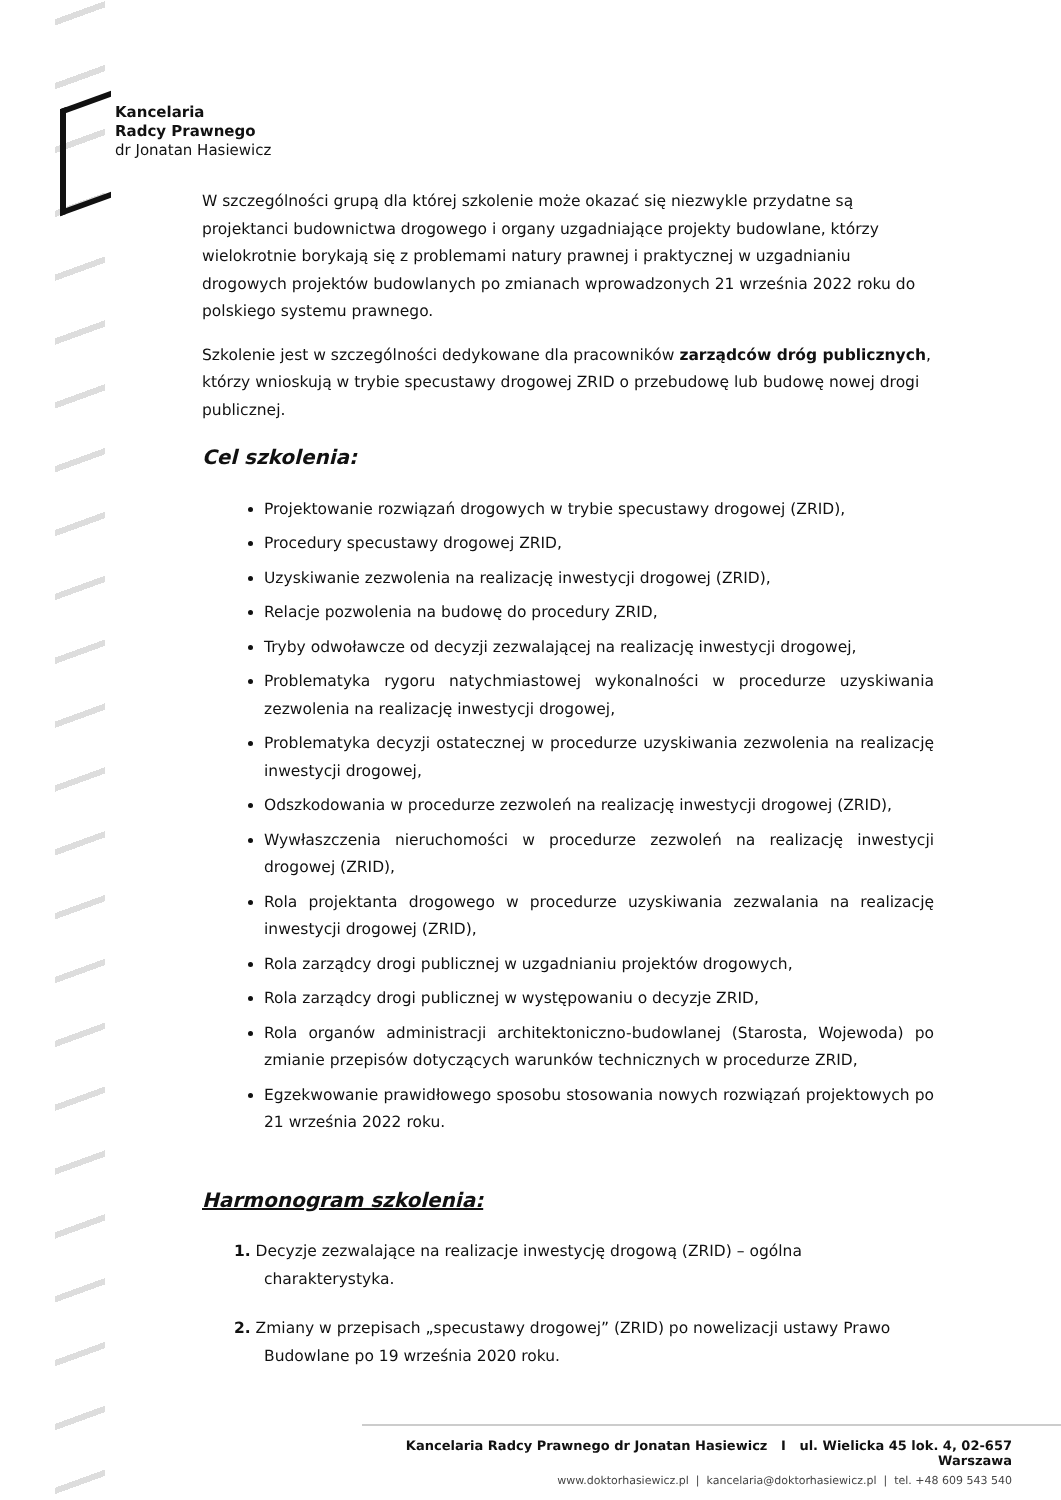Kancelaria
Radcy Prawnego
dr Jonatan Hasiewicz
W szczególności grupą dla której szkolenie może okazać się niezwykle przydatne są projektanci budownictwa drogowego i organy uzgadniające projekty budowlane, którzy wielokrotnie borykają się z problemami natury prawnej i praktycznej w uzgadnianiu drogowych projektów budowlanych po zmianach wprowadzonych 21 września 2022 roku do polskiego systemu prawnego.
Szkolenie jest w szczególności dedykowane dla pracowników zarządców dróg publicznych, którzy wnioskują w trybie specustawy drogowej ZRID o przebudowę lub budowę nowej drogi publicznej.
Cel szkolenia:
Projektowanie rozwiązań drogowych w trybie specustawy drogowej (ZRID),
Procedury specustawy drogowej ZRID,
Uzyskiwanie zezwolenia na realizację inwestycji drogowej (ZRID),
Relacje pozwolenia na budowę do procedury ZRID,
Tryby odwoławcze od decyzji zezwalającej na realizację inwestycji drogowej,
Problematyka rygoru natychmiastowej wykonalności w procedurze uzyskiwania zezwolenia na realizację inwestycji drogowej,
Problematyka decyzji ostatecznej w procedurze uzyskiwania zezwolenia na realizację inwestycji drogowej,
Odszkodowania w procedurze zezwoleń na realizację inwestycji drogowej (ZRID),
Wywłaszczenia nieruchomości w procedurze zezwoleń na realizację inwestycji drogowej (ZRID),
Rola projektanta drogowego w procedurze uzyskiwania zezwalania na realizację inwestycji drogowej (ZRID),
Rola zarządcy drogi publicznej w uzgadnianiu projektów drogowych,
Rola zarządcy drogi publicznej w występowaniu o decyzje ZRID,
Rola organów administracji architektoniczno-budowlanej (Starosta, Wojewoda) po zmianie przepisów dotyczących warunków technicznych w procedurze ZRID,
Egzekwowanie prawidłowego sposobu stosowania nowych rozwiązań projektowych po 21 września 2022 roku.
Harmonogram szkolenia:
1. Decyzje zezwalające na realizacje inwestycję drogową (ZRID) – ogólna charakterystyka.
2. Zmiany w przepisach „specustawy drogowej” (ZRID) po nowelizacji ustawy Prawo Budowlane po 19 września 2020 roku.
Kancelaria Radcy Prawnego dr Jonatan Hasiewicz I ul. Wielicka 45 lok. 4, 02-657 Warszawa
www.doktorhasiewicz.pl | kancelaria@doktorhasiewicz.pl | tel. +48 609 543 540